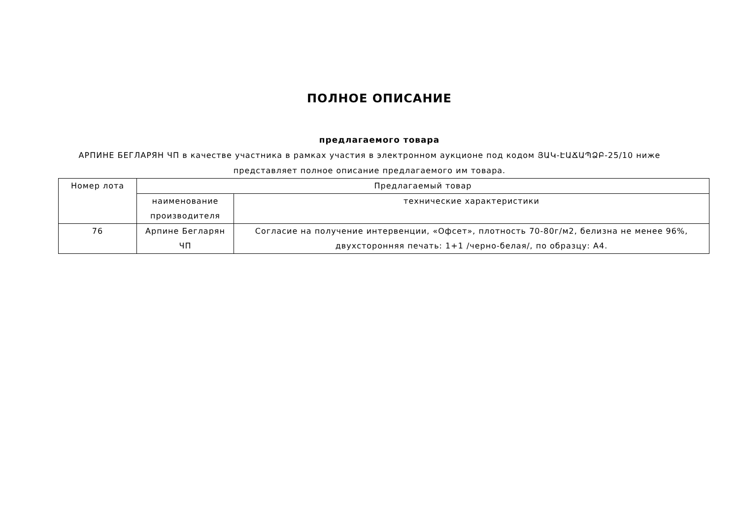ПОЛНОЕ ОПИСАНИЕ
предлагаемого товара
АРПИНЕ БЕГЛАРЯН ЧП в качестве участника в рамках участия в электронном аукционе под кодом ՅԱԿ-ԷԱՃԱՊՁԲ-25/10 ниже представляет полное описание предлагаемого им товара.
| Номер лота | Предлагаемый товар | |
| --- | --- | --- |
| | наименование производителя | технические характеристики |
| 76 | Арпине Бегларян ЧП | Согласие на получение интервенции, «Офсет», плотность 70-80г/м2, белизна не менее 96%, двухсторонняя печать: 1+1 /черно-белая/, по образцу: А4. |